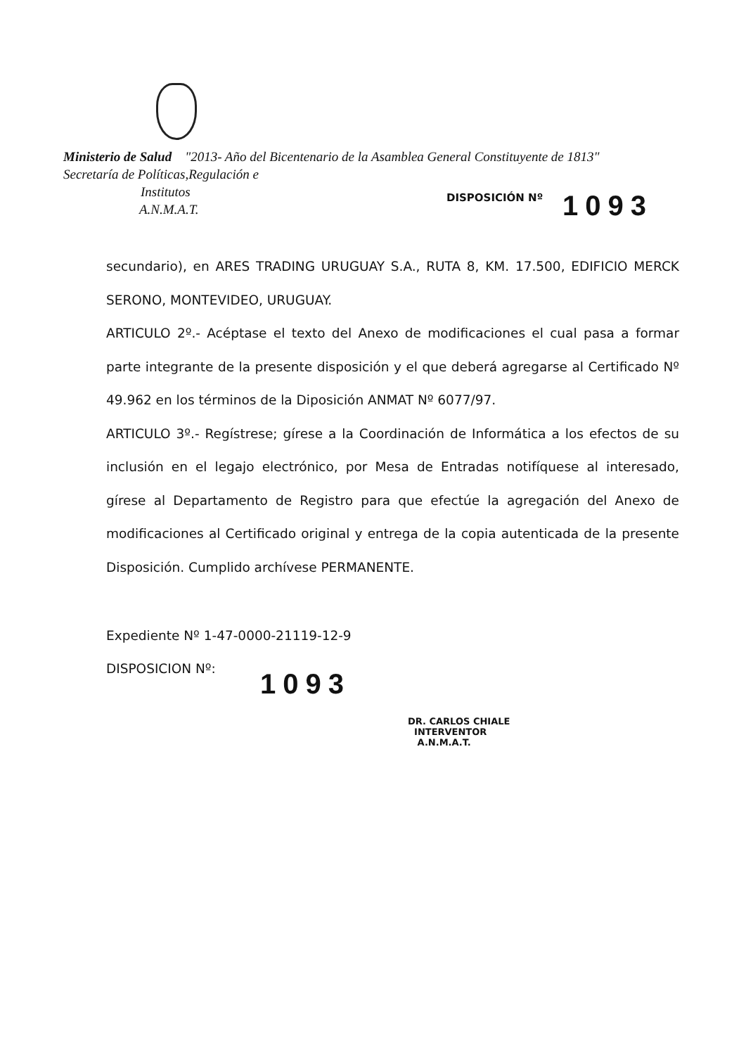Ministerio de Salud "2013- Año del Bicentenario de la Asamblea General Constituyente de 1813"
Secretaría de Políticas,Regulación e
Institutos
A.N.M.A.T.
DISPOSICIÓN Nº 1093
secundario), en ARES TRADING URUGUAY S.A., RUTA 8, KM. 17.500, EDIFICIO MERCK SERONO, MONTEVIDEO, URUGUAY.
ARTICULO 2º.- Acéptase el texto del Anexo de modificaciones el cual pasa a formar parte integrante de la presente disposición y el que deberá agregarse al Certificado Nº 49.962 en los términos de la Diposición ANMAT Nº 6077/97.
ARTICULO 3º.- Regístrese; gírese a la Coordinación de Informática a los efectos de su inclusión en el legajo electrónico, por Mesa de Entradas notifíquese al interesado, gírese al Departamento de Registro para que efectúe la agregación del Anexo de modificaciones al Certificado original y entrega de la copia autenticada de la presente Disposición. Cumplido archívese PERMANENTE.
Expediente Nº 1-47-0000-21119-12-9
DISPOSICION Nº:
1093
DR. CARLOS CHIALE
INTERVENTOR
A.N.M.A.T.